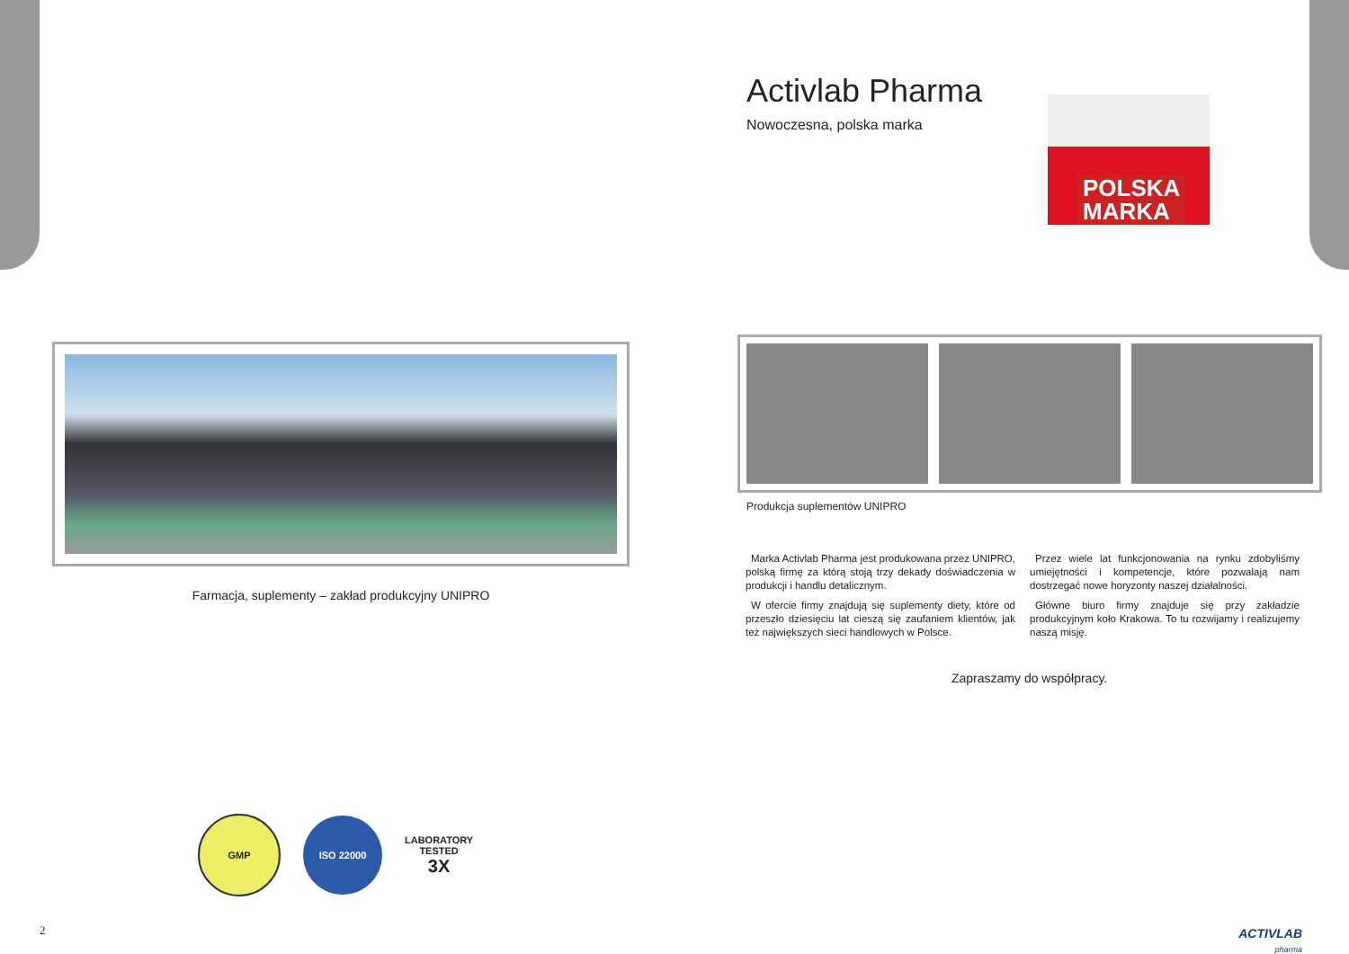Activlab Pharma
Nowoczesna, polska marka
POLSKA
MARKA
Farmacja, suplementy – zakład produkcyjny UNIPRO
Produkcja suplementów UNIPRO
Marka Activlab Pharma jest produkowana przez UNIPRO, polską firmę za którą stoją trzy dekady doświadczenia w produkcji i handlu detalicznym.
W ofercie firmy znajdują się suplementy diety, które od przeszło dziesięciu lat cieszą się zaufaniem klientów, jak też największych sieci handlowych w Polsce.
Przez wiele lat funkcjonowania na rynku zdobyliśmy umiejętności i kompetencje, które pozwalają nam dostrzegać nowe horyzonty naszej działalności.
Główne biuro firmy znajduje się przy zakładzie produkcyjnym koło Krakowa. To tu rozwijamy i realizujemy naszą misję.
Zapraszamy do współpracy.
GMP ISO 22000
LABORATORY
TESTED
3X
2
ACTIVLAB
pharma